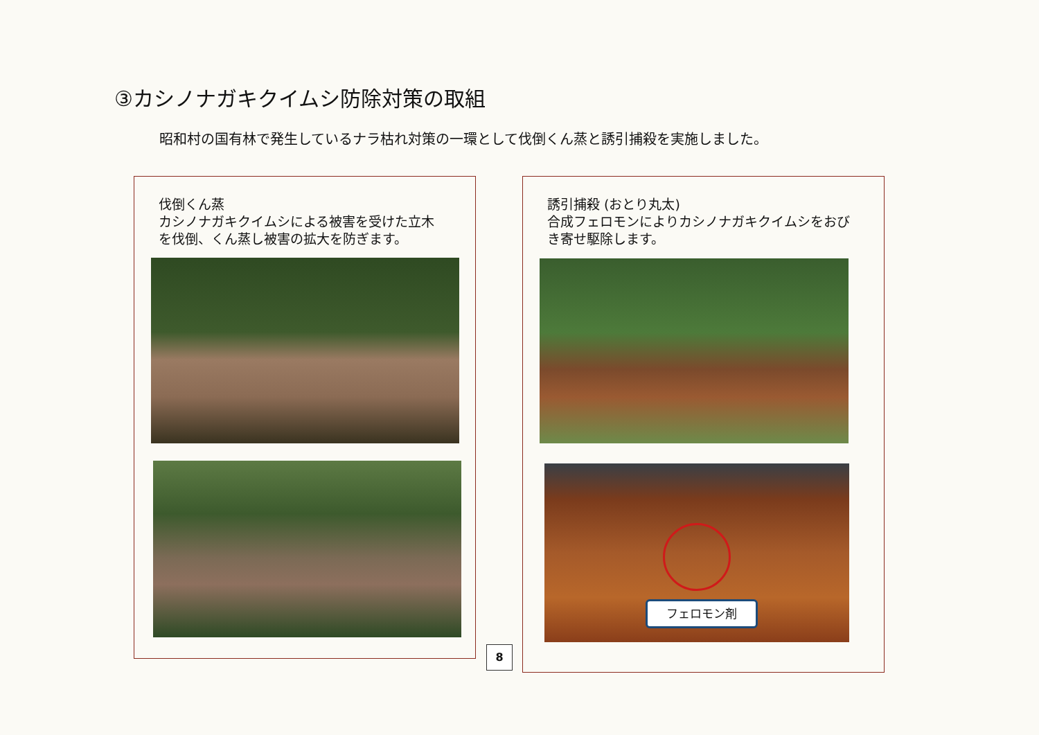③カシノナガキクイムシ防除対策の取組
昭和村の国有林で発生しているナラ枯れ対策の一環として伐倒くん蒸と誘引捕殺を実施しました。
伐倒くん蒸
カシノナガキクイムシによる被害を受けた立木
を伐倒、くん蒸し被害の拡大を防ぎます。
誘引捕殺 (おとり丸太)
合成フェロモンによりカシノナガキクイムシをおび
き寄せ駆除します。
フェロモン剤
8